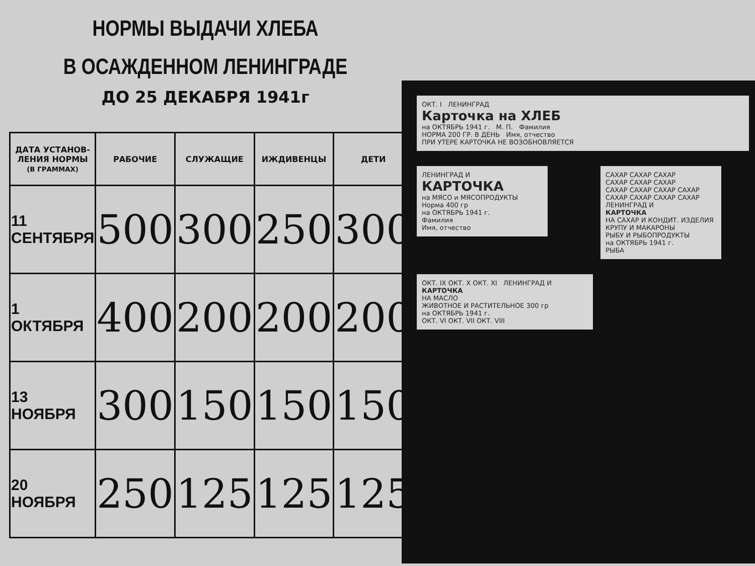НОРМЫ ВЫДАЧИ ХЛЕБА
В ОСАЖДЕННОМ ЛЕНИНГРАДЕ
ДО 25 ДЕКАБРЯ 1941г
| ДАТА УСТАНОВ- ЛЕНИЯ НОРМЫ (В ГРАММАХ) | РАБОЧИЕ | СЛУЖАЩИЕ | ИЖДИВЕНЦЫ | ДЕТИ |
| --- | --- | --- | --- | --- |
| 11 СЕНТЯБРЯ | 500 | 300 | 250 | 300 |
| 1 ОКТЯБРЯ | 400 | 200 | 200 | 200 |
| 13 НОЯБРЯ | 300 | 150 | 150 | 150 |
| 20 НОЯБРЯ | 250 | 125 | 125 | 125 |
ОКТ. I ЛЕНИНГРАД
Карточка на ХЛЕБ
на ОКТЯБРЬ 1941 г. М. П. Фамилия
НОРМА 200 ГР. В ДЕНЬ Имя, отчество
ПРИ УТЕРЕ КАРТОЧКА НЕ ВОЗОБНОВЛЯЕТСЯ
ЛЕНИНГРАД И
КАРТОЧКА
на МЯСО и МЯСОПРОДУКТЫ
Норма 400 гр
на ОКТЯБРЬ 1941 г.
Фамилия
Имя, отчество
САХАР САХАР САХАР
САХАР САХАР САХАР
САХАР САХАР САХАР САХАР
САХАР САХАР САХАР САХАР
ЛЕНИНГРАД И
КАРТОЧКА
НА САХАР И КОНДИТ. ИЗДЕЛИЯ
КРУПУ И МАКАРОНЫ
РЫБУ И РЫБОПРОДУКТЫ
на ОКТЯБРЬ 1941 г.
РЫБА
ОКТ. IX ОКТ. X ОКТ. XI ЛЕНИНГРАД И
КАРТОЧКА
НА МАСЛО
ЖИВОТНОЕ И РАСТИТЕЛЬНОЕ 300 гр
на ОКТЯБРЬ 1941 г.
ОКТ. VI ОКТ. VII ОКТ. VIII